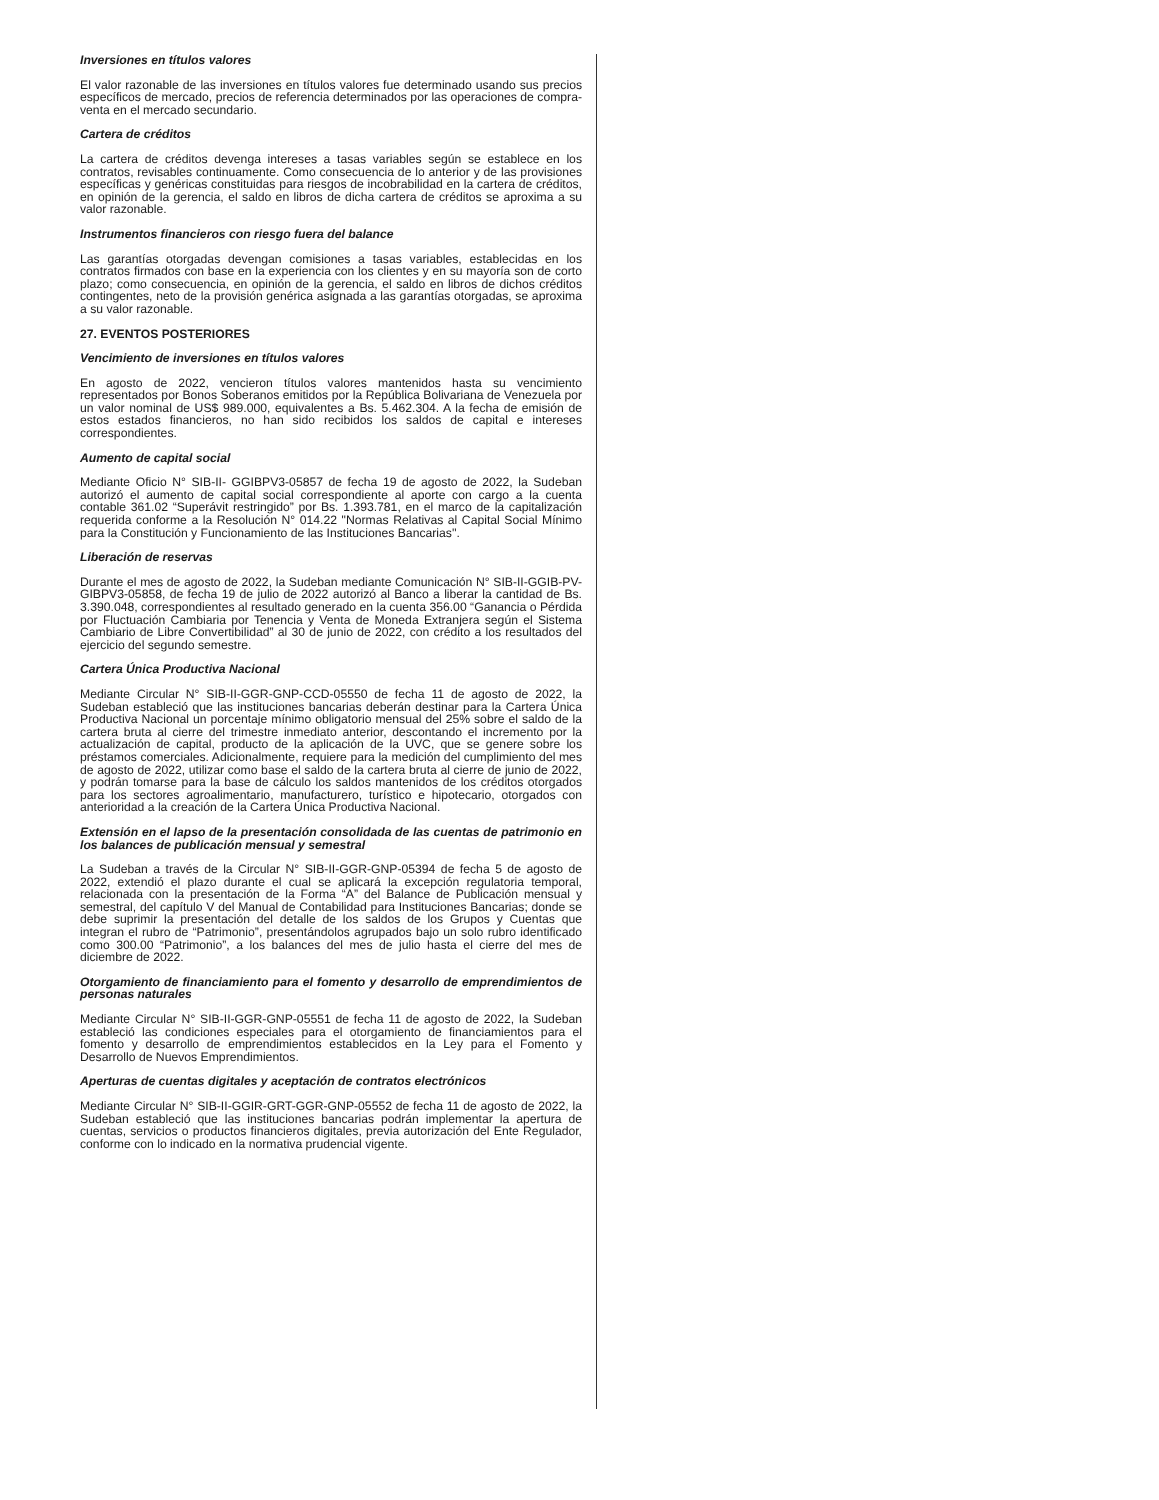Inversiones en títulos valores
El valor razonable de las inversiones en títulos valores fue determinado usando sus precios específicos de mercado, precios de referencia determinados por las operaciones de compra-venta en el mercado secundario.
Cartera de créditos
La cartera de créditos devenga intereses a tasas variables según se establece en los contratos, revisables continuamente. Como consecuencia de lo anterior y de las provisiones específicas y genéricas constituidas para riesgos de incobrabilidad en la cartera de créditos, en opinión de la gerencia, el saldo en libros de dicha cartera de créditos se aproxima a su valor razonable.
Instrumentos financieros con riesgo fuera del balance
Las garantías otorgadas devengan comisiones a tasas variables, establecidas en los contratos firmados con base en la experiencia con los clientes y en su mayoría son de corto plazo; como consecuencia, en opinión de la gerencia, el saldo en libros de dichos créditos contingentes, neto de la provisión genérica asignada a las garantías otorgadas, se aproxima a su valor razonable.
27. EVENTOS POSTERIORES
Vencimiento de inversiones en títulos valores
En agosto de 2022, vencieron títulos valores mantenidos hasta su vencimiento representados por Bonos Soberanos emitidos por la República Bolivariana de Venezuela por un valor nominal de US$ 989.000, equivalentes a Bs. 5.462.304. A la fecha de emisión de estos estados financieros, no han sido recibidos los saldos de capital e intereses correspondientes.
Aumento de capital social
Mediante Oficio N° SIB-II- GGIBPV3-05857 de fecha 19 de agosto de 2022, la Sudeban autorizó el aumento de capital social correspondiente al aporte con cargo a la cuenta contable 361.02 “Superávit restringido” por Bs. 1.393.781, en el marco de la capitalización requerida conforme a la Resolución N° 014.22 "Normas Relativas al Capital Social Mínimo para la Constitución y Funcionamiento de las Instituciones Bancarias''.
Liberación de reservas
Durante el mes de agosto de 2022, la Sudeban mediante Comunicación N° SIB-II-GGIB-PV-GIBPV3-05858, de fecha 19 de julio de 2022 autorizó al Banco a liberar la cantidad de Bs. 3.390.048, correspondientes al resultado generado en la cuenta 356.00 “Ganancia o Pérdida por Fluctuación Cambiaria por Tenencia y Venta de Moneda Extranjera según el Sistema Cambiario de Libre Convertibilidad” al 30 de junio de 2022, con crédito a los resultados del ejercicio del segundo semestre.
Cartera Única Productiva Nacional
Mediante Circular N° SIB-II-GGR-GNP-CCD-05550 de fecha 11 de agosto de 2022, la Sudeban estableció que las instituciones bancarias deberán destinar para la Cartera Única Productiva Nacional un porcentaje mínimo obligatorio mensual del 25% sobre el saldo de la cartera bruta al cierre del trimestre inmediato anterior, descontando el incremento por la actualización de capital, producto de la aplicación de la UVC, que se genere sobre los préstamos comerciales. Adicionalmente, requiere para la medición del cumplimiento del mes de agosto de 2022, utilizar como base el saldo de la cartera bruta al cierre de junio de 2022, y podrán tomarse para la base de cálculo los saldos mantenidos de los créditos otorgados para los sectores agroalimentario, manufacturero, turístico e hipotecario, otorgados con anterioridad a la creación de la Cartera Única Productiva Nacional.
Extensión en el lapso de la presentación consolidada de las cuentas de patrimonio en los balances de publicación mensual y semestral
La Sudeban a través de la Circular N° SIB-II-GGR-GNP-05394 de fecha 5 de agosto de 2022, extendió el plazo durante el cual se aplicará la excepción regulatoria temporal, relacionada con la presentación de la Forma “A” del Balance de Publicación mensual y semestral, del capítulo V del Manual de Contabilidad para Instituciones Bancarias; donde se debe suprimir la presentación del detalle de los saldos de los Grupos y Cuentas que integran el rubro de “Patrimonio”, presentándolos agrupados bajo un solo rubro identificado como 300.00 “Patrimonio”, a los balances del mes de julio hasta el cierre del mes de diciembre de 2022.
Otorgamiento de financiamiento para el fomento y desarrollo de emprendimientos de personas naturales
Mediante Circular N° SIB-II-GGR-GNP-05551 de fecha 11 de agosto de 2022, la Sudeban estableció las condiciones especiales para el otorgamiento de financiamientos para el fomento y desarrollo de emprendimientos establecidos en la Ley para el Fomento y Desarrollo de Nuevos Emprendimientos.
Aperturas de cuentas digitales y aceptación de contratos electrónicos
Mediante Circular N° SIB-II-GGIR-GRT-GGR-GNP-05552 de fecha 11 de agosto de 2022, la Sudeban estableció que las instituciones bancarias podrán implementar la apertura de cuentas, servicios o productos financieros digitales, previa autorización del Ente Regulador, conforme con lo indicado en la normativa prudencial vigente.